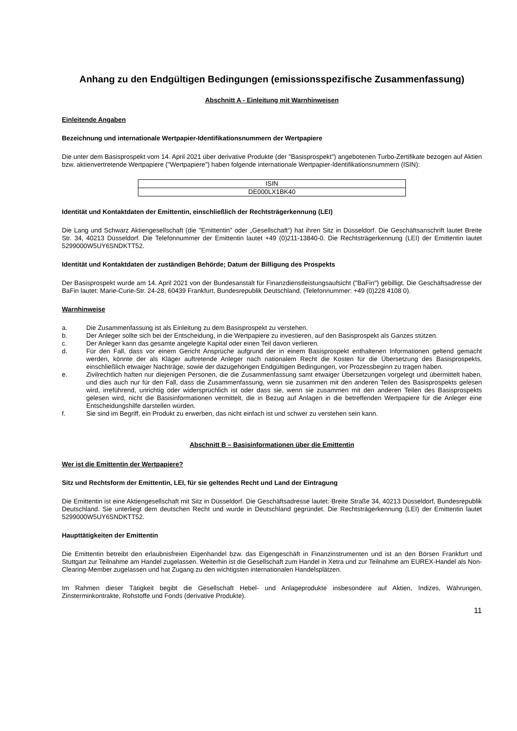Anhang zu den Endgültigen Bedingungen (emissionsspezifische Zusammenfassung)
Abschnitt A - Einleitung mit Warnhinweisen
Einleitende Angaben
Bezeichnung und internationale Wertpapier-Identifikationsnummern der Wertpapiere
Die unter dem Basisprospekt vom 14. April 2021 über derivative Produkte (der "Basisprospekt") angebotenen Turbo-Zertifikate bezogen auf Aktien bzw. aktienvertretende Wertpapiere ("Wertpapiere") haben folgende internationale Wertpapier-Identifikationsnummern (ISIN):
| ISIN |
| --- |
| DE000LX1BK40 |
Identität und Kontaktdaten der Emittentin, einschließlich der Rechtsträgerkennung (LEI)
Die Lang und Schwarz Aktiengesellschaft (die "Emittentin" oder „Gesellschaft“) hat ihren Sitz in Düsseldorf. Die Geschäftsanschrift lautet Breite Str. 34, 40213 Düsseldorf. Die Telefonnummer der Emittentin lautet +49 (0)211-13840-0. Die Rechtsträgerkennung (LEI) der Emittentin lautet 5299000W5UY6SNDKTT52.
Identität und Kontaktdaten der zuständigen Behörde; Datum der Billigung des Prospekts
Der Basisprospekt wurde am 14. April 2021 von der Bundesanstalt für Finanzdienstleistungsaufsicht ("BaFin") gebilligt. Die Geschäftsadresse der BaFin lautet: Marie-Curie-Str. 24-28, 60439 Frankfurt, Bundesrepublik Deutschland. (Telefonnummer: +49 (0)228 4108 0).
Warnhinweise
a. Die Zusammenfassung ist als Einleitung zu dem Basisprospekt zu verstehen.
b. Der Anleger sollte sich bei der Entscheidung, in die Wertpapiere zu investieren, auf den Basisprospekt als Ganzes stützen.
c. Der Anleger kann das gesamte angelegte Kapital oder einen Teil davon verlieren.
d. Für den Fall, dass vor einem Gericht Ansprüche aufgrund der in einem Basisprospekt enthaltenen Informationen geltend gemacht werden, könnte der als Kläger auftretende Anleger nach nationalem Recht die Kosten für die Übersetzung des Basisprospekts, einschließlich etwaiger Nachträge, sowie der dazugehörigen Endgültigen Bedingungen, vor Prozessbeginn zu tragen haben.
e. Zivilrechtlich haften nur diejenigen Personen, die die Zusammenfassung samt etwaiger Übersetzungen vorgelegt und übermittelt haben, und dies auch nur für den Fall, dass die Zusammenfassung, wenn sie zusammen mit den anderen Teilen des Basisprospekts gelesen wird, irreführend, unrichtig oder widersprüchlich ist oder dass sie, wenn sie zusammen mit den anderen Teilen des Basisprospekts gelesen wird, nicht die Basisinformationen vermittelt, die in Bezug auf Anlagen in die betreffenden Wertpapiere für die Anleger eine Entscheidungshilfe darstellen würden.
f. Sie sind im Begriff, ein Produkt zu erwerben, das nicht einfach ist und schwer zu verstehen sein kann.
Abschnitt B – Basisinformationen über die Emittentin
Wer ist die Emittentin der Wertpapiere?
Sitz und Rechtsform der Emittentin, LEI, für sie geltendes Recht und Land der Eintragung
Die Emittentin ist eine Aktiengesellschaft mit Sitz in Düsseldorf. Die Geschäftsadresse lautet: Breite Straße 34, 40213 Düsseldorf, Bundesrepublik Deutschland. Sie unterliegt dem deutschen Recht und wurde in Deutschland gegründet. Die Rechtsträgerkennung (LEI) der Emittentin lautet 5299000W5UY6SNDKTT52.
Haupttätigkeiten der Emittentin
Die Emittentin betreibt den erlaubnisfreien Eigenhandel bzw. das Eigengeschäft in Finanzinstrumenten und ist an den Börsen Frankfurt und Stuttgart zur Teilnahme am Handel zugelassen. Weiterhin ist die Gesellschaft zum Handel in Xetra und zur Teilnahme am EUREX-Handel als Non-Clearing-Member zugelassen und hat Zugang zu den wichtigsten internationalen Handelsplätzen.
Im Rahmen dieser Tätigkeit begibt die Gesellschaft Hebel- und Anlageprodukte insbesondere auf Aktien, Indizes, Währungen, Zinsterminkontrakte, Rohstoffe und Fonds (derivative Produkte).
11